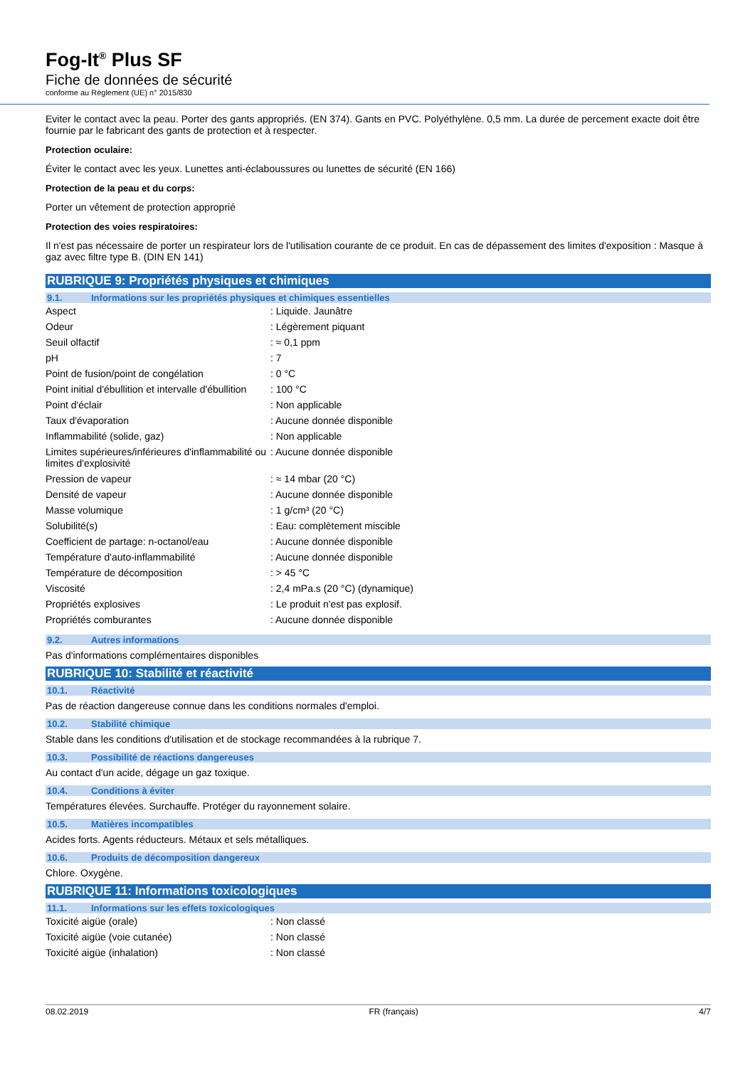Fog-It<sup>®</sup> Plus SF
Fiche de données de sécurité
conforme au Règlement (UE) n° 2015/830
Eviter le contact avec la peau. Porter des gants appropriés. (EN 374). Gants en PVC. Polyéthylène. 0,5 mm. La durée de percement exacte doit être fournie par le fabricant des gants de protection et à respecter.
Protection oculaire:
Éviter le contact avec les yeux. Lunettes anti-éclaboussures ou lunettes de sécurité (EN 166)
Protection de la peau et du corps:
Porter un vêtement de protection approprié
Protection des voies respiratoires:
Il n'est pas nécessaire de porter un respirateur lors de l'utilisation courante de ce produit. En cas de dépassement des limites d'exposition : Masque à gaz avec filtre type B. (DIN EN 141)
RUBRIQUE 9: Propriétés physiques et chimiques
9.1. Informations sur les propriétés physiques et chimiques essentielles
| Aspect | : Liquide. Jaunâtre |
| Odeur | : Légèrement piquant |
| Seuil olfactif | : ≈ 0,1 ppm |
| pH | : 7 |
| Point de fusion/point de congélation | : 0 °C |
| Point initial d'ébullition et intervalle d'ébullition | : 100 °C |
| Point d'éclair | : Non applicable |
| Taux d'évaporation | : Aucune donnée disponible |
| Inflammabilité (solide, gaz) | : Non applicable |
| Limites supérieures/inférieures d'inflammabilité ou limites d'explosivité | : Aucune donnée disponible |
| Pression de vapeur | : ≈ 14 mbar (20 °C) |
| Densité de vapeur | : Aucune donnée disponible |
| Masse volumique | : 1 g/cm³ (20 °C) |
| Solubilité(s) | : Eau: complètement miscible |
| Coefficient de partage: n-octanol/eau | : Aucune donnée disponible |
| Température d'auto-inflammabilité | : Aucune donnée disponible |
| Température de décomposition | : > 45 °C |
| Viscosité | : 2,4 mPa.s (20 °C) (dynamique) |
| Propriétés explosives | : Le produit n'est pas explosif. |
| Propriétés comburantes | : Aucune donnée disponible |
9.2. Autres informations
Pas d'informations complémentaires disponibles
RUBRIQUE 10: Stabilité et réactivité
10.1. Réactivité
Pas de réaction dangereuse connue dans les conditions normales d'emploi.
10.2. Stabilité chimique
Stable dans les conditions d'utilisation et de stockage recommandées à la rubrique 7.
10.3. Possibilité de réactions dangereuses
Au contact d'un acide, dégage un gaz toxique.
10.4. Conditions à éviter
Températures élevées. Surchauffe. Protéger du rayonnement solaire.
10.5. Matières incompatibles
Acides forts. Agents réducteurs. Métaux et sels métalliques.
10.6. Produits de décomposition dangereux
Chlore. Oxygène.
RUBRIQUE 11: Informations toxicologiques
11.1. Informations sur les effets toxicologiques
| Toxicité aigüe (orale) | : Non classé |
| Toxicité aigüe (voie cutanée) | : Non classé |
| Toxicité aigüe (inhalation) | : Non classé |
08.02.2019 FR (français) 4/7